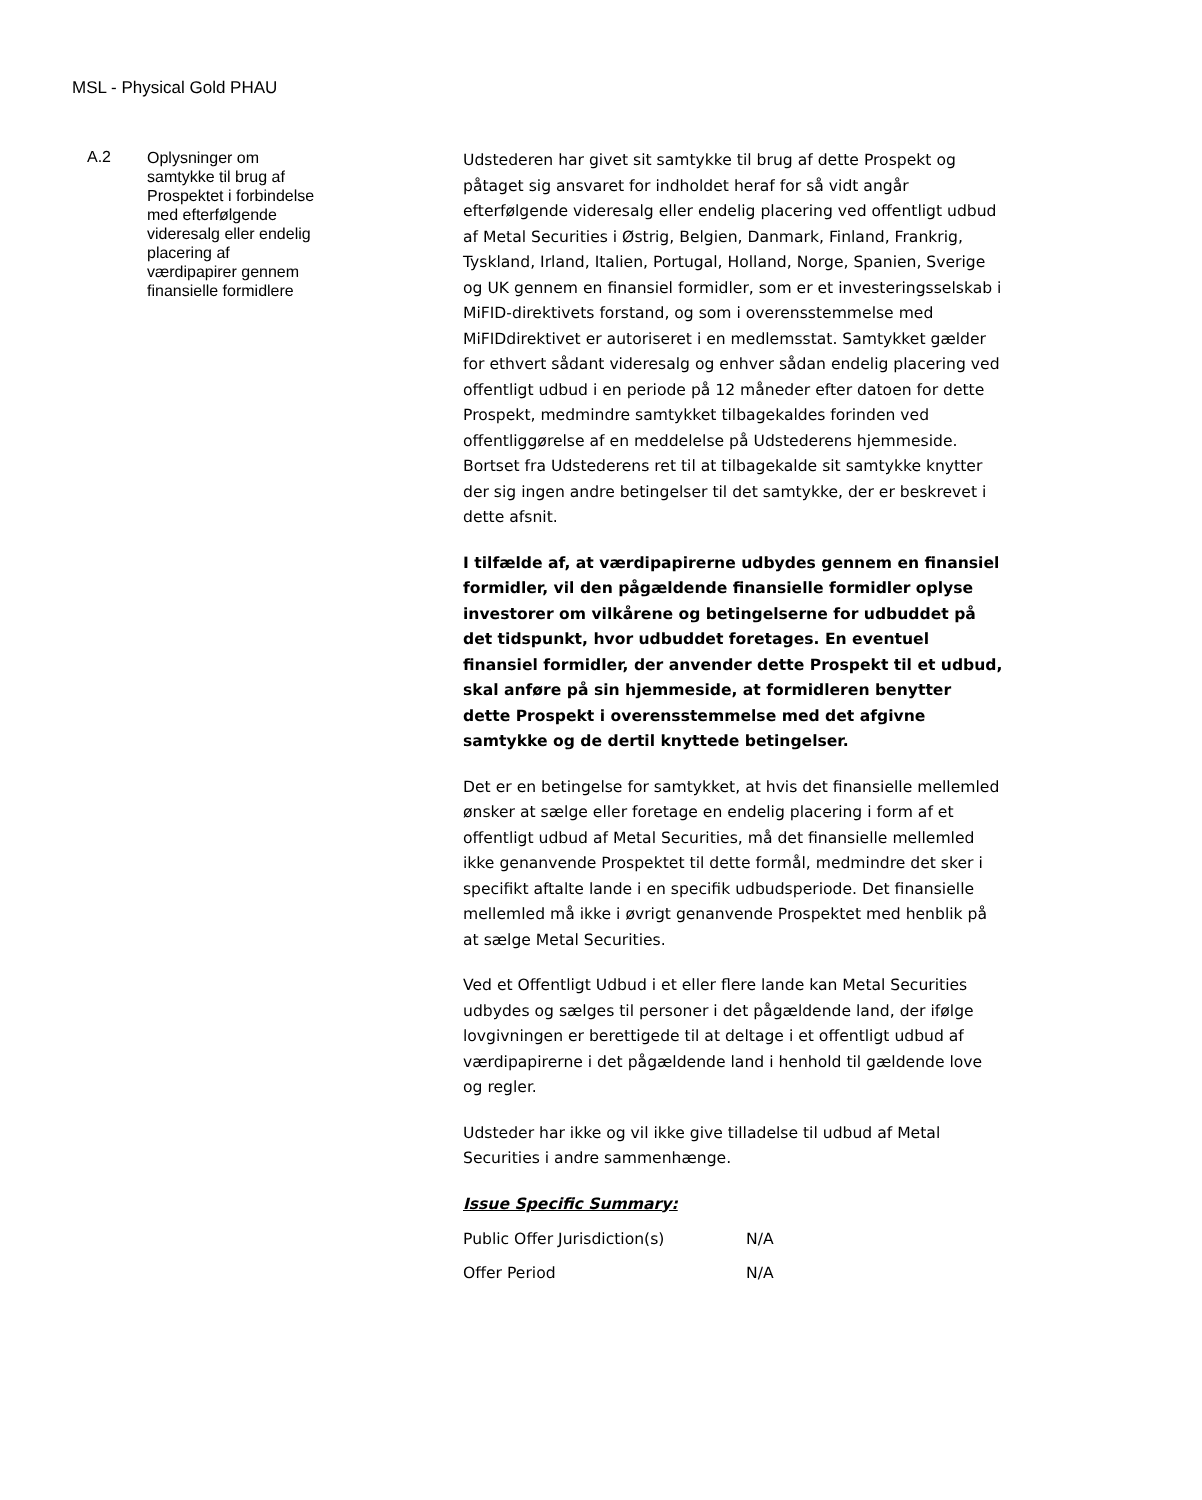MSL - Physical Gold PHAU
A.2
Oplysninger om samtykke til brug af Prospektet i forbindelse med efterfølgende videresalg eller endelig placering af værdipapirer gennem finansielle formidlere
Udstederen har givet sit samtykke til brug af dette Prospekt og påtaget sig ansvaret for indholdet heraf for så vidt angår efterfølgende videresalg eller endelig placering ved offentligt udbud af Metal Securities i Østrig, Belgien, Danmark, Finland, Frankrig, Tyskland, Irland, Italien, Portugal, Holland, Norge, Spanien, Sverige og UK gennem en finansiel formidler, som er et investeringsselskab i MiFID-direktivets forstand, og som i overensstemmelse med MiFIDdirektivet er autoriseret i en medlemsstat. Samtykket gælder for ethvert sådant videresalg og enhver sådan endelig placering ved offentligt udbud i en periode på 12 måneder efter datoen for dette Prospekt, medmindre samtykket tilbagekaldes forinden ved offentliggørelse af en meddelelse på Udstederens hjemmeside. Bortset fra Udstederens ret til at tilbagekalde sit samtykke knytter der sig ingen andre betingelser til det samtykke, der er beskrevet i dette afsnit.
I tilfælde af, at værdipapirerne udbydes gennem en finansiel formidler, vil den pågældende finansielle formidler oplyse investorer om vilkårene og betingelserne for udbuddet på det tidspunkt, hvor udbuddet foretages. En eventuel finansiel formidler, der anvender dette Prospekt til et udbud, skal anføre på sin hjemmeside, at formidleren benytter dette Prospekt i overensstemmelse med det afgivne samtykke og de dertil knyttede betingelser.
Det er en betingelse for samtykket, at hvis det finansielle mellemled ønsker at sælge eller foretage en endelig placering i form af et offentligt udbud af Metal Securities, må det finansielle mellemled ikke genanvende Prospektet til dette formål, medmindre det sker i specifikt aftalte lande i en specifik udbudsperiode. Det finansielle mellemled må ikke i øvrigt genanvende Prospektet med henblik på at sælge Metal Securities.
Ved et Offentligt Udbud i et eller flere lande kan Metal Securities udbydes og sælges til personer i det pågældende land, der ifølge lovgivningen er berettigede til at deltage i et offentligt udbud af værdipapirerne i det pågældende land i henhold til gældende love og regler.
Udsteder har ikke og vil ikke give tilladelse til udbud af Metal Securities i andre sammenhænge.
Issue Specific Summary:
| Public Offer Jurisdiction(s) | N/A |
| Offer Period | N/A |